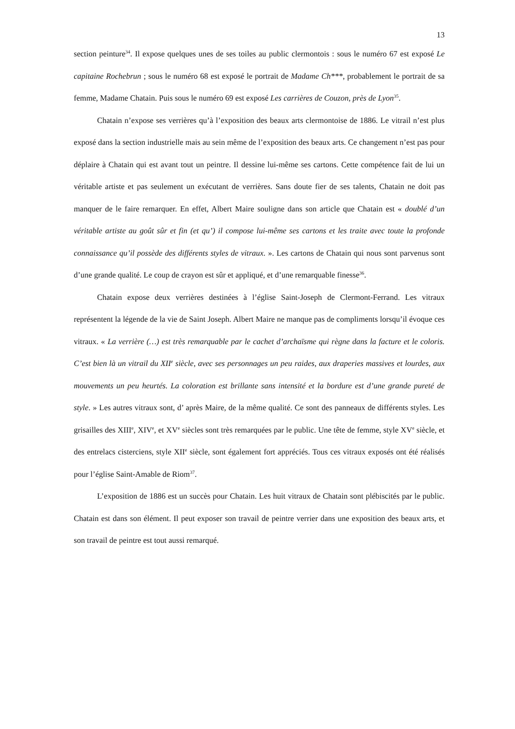13
section peinture<sup>34</sup>. Il expose quelques unes de ses toiles au public clermontois : sous le numéro 67 est exposé Le capitaine Rochebrun ; sous le numéro 68 est exposé le portrait de Madame Ch***, probablement le portrait de sa femme, Madame Chatain. Puis sous le numéro 69 est exposé Les carrières de Couzon, près de Lyon<sup>35</sup>.
Chatain n’expose ses verrières qu’à l’exposition des beaux arts clermontoise de 1886. Le vitrail n’est plus exposé dans la section industrielle mais au sein même de l’exposition des beaux arts. Ce changement n’est pas pour déplaire à Chatain qui est avant tout un peintre. Il dessine lui-même ses cartons. Cette compétence fait de lui un véritable artiste et pas seulement un exécutant de verrières. Sans doute fier de ses talents, Chatain ne doit pas manquer de le faire remarquer. En effet, Albert Maire souligne dans son article que Chatain est « doublé d’un véritable artiste au goût sûr et fin (et qu’) il compose lui-même ses cartons et les traite avec toute la profonde connaissance qu’il possède des différents styles de vitraux. ». Les cartons de Chatain qui nous sont parvenus sont d’une grande qualité. Le coup de crayon est sûr et appliqué, et d’une remarquable finesse<sup>36</sup>.
Chatain expose deux verrières destinées à l’église Saint-Joseph de Clermont-Ferrand. Les vitraux représentent la légende de la vie de Saint Joseph. Albert Maire ne manque pas de compliments lorsqu’il évoque ces vitraux. « La verrière (…) est très remarquable par le cachet d’archaïsme qui règne dans la facture et le coloris. C’est bien là un vitrail du XII<sup>e</sup> siècle, avec ses personnages un peu raides, aux draperies massives et lourdes, aux mouvements un peu heurtés. La coloration est brillante sans intensité et la bordure est d’une grande pureté de style. » Les autres vitraux sont, d’ après Maire, de la même qualité. Ce sont des panneaux de différents styles. Les grisailles des XIII<sup>e</sup>, XIV<sup>e</sup>, et XV<sup>e</sup> siècles sont très remarquées par le public. Une tête de femme, style XV<sup>e</sup> siècle, et des entrelacs cisterciens, style XII<sup>e</sup> siècle, sont également fort appréciés. Tous ces vitraux exposés ont été réalisés pour l’église Saint-Amable de Riom<sup>37</sup>.
L’exposition de 1886 est un succès pour Chatain. Les huit vitraux de Chatain sont plébiscités par le public. Chatain est dans son élément. Il peut exposer son travail de peintre verrier dans une exposition des beaux arts, et son travail de peintre est tout aussi remarqué.